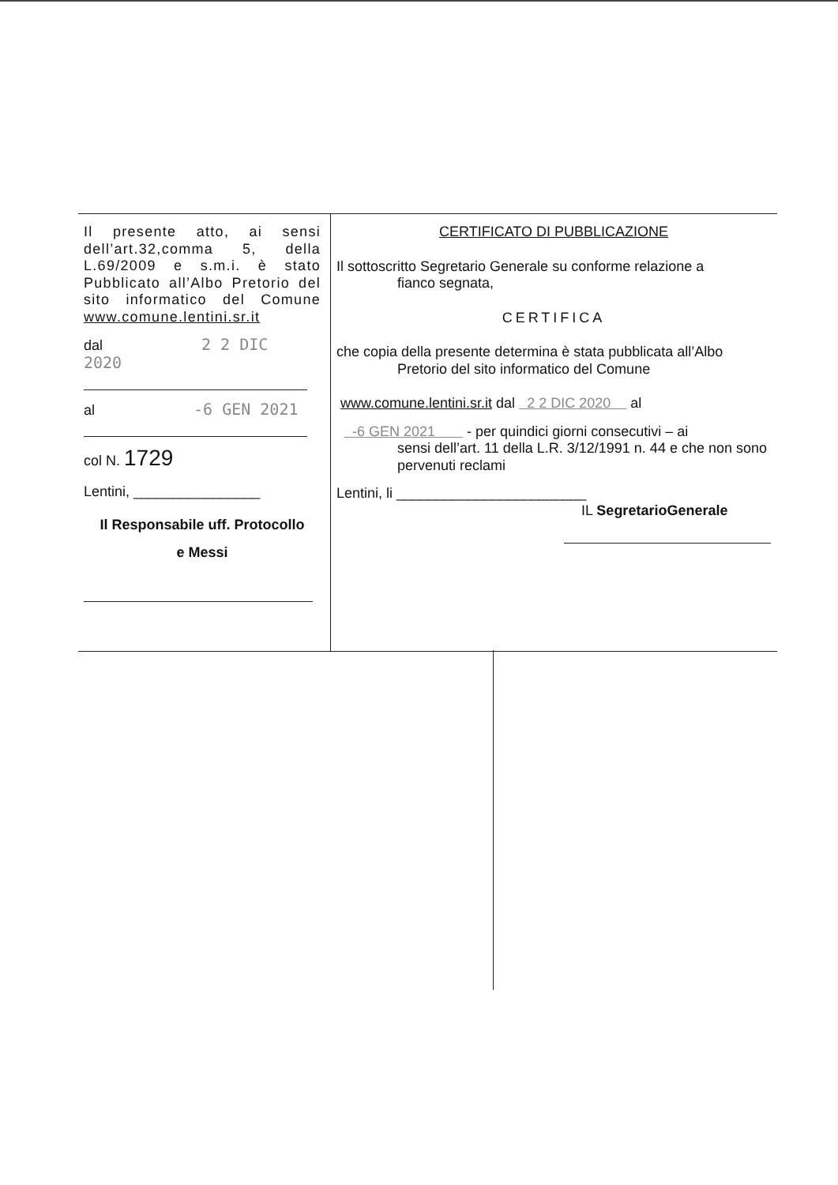Il presente atto, ai sensi dell’art.32,comma 5, della L.69/2009 e s.m.i. è stato Pubblicato all’Albo Pretorio del sito informatico del Comune www.comune.lentini.sr.it
dal 2 2 DIC 2020
al -6 GEN 2021
col N. 1729
Lentini, ________________
Il Responsabile uff. Protocollo
e Messi
CERTIFICATO DI PUBBLICAZIONE
Il sottoscritto Segretario Generale su conforme relazione a
fianco segnata,
CERTIFICA
che copia della presente determina è stata pubblicata all’Albo
Pretorio del sito informatico del Comune
www.comune.lentini.sr.it dal 2 2 DIC 2020 al
-6 GEN 2021 - per quindici giorni consecutivi – ai
sensi dell’art. 11 della L.R. 3/12/1991 n. 44 e che non sono pervenuti reclami
Lentini, li ________________________
IL SegretarioGenerale